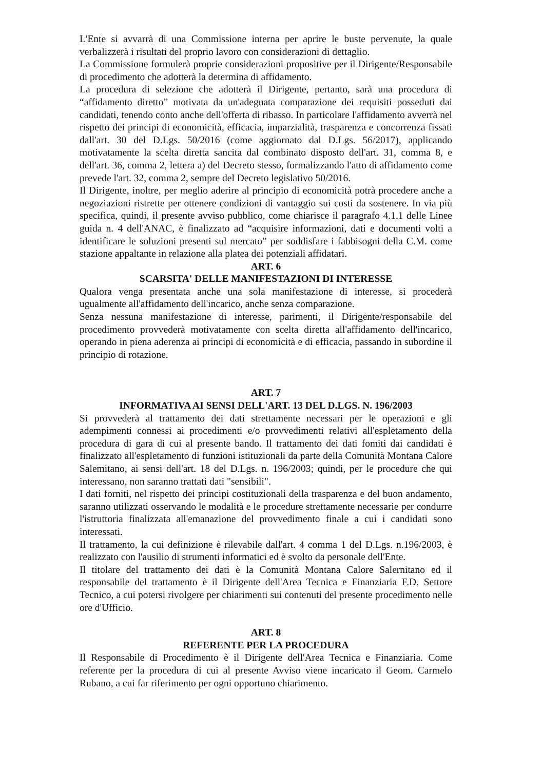L'Ente si avvarrà di una Commissione interna per aprire le buste pervenute, la quale verbalizzerà i risultati del proprio lavoro con considerazioni di dettaglio.
La Commissione formulerà proprie considerazioni propositive per il Dirigente/Responsabile di procedimento che adotterà la determina di affidamento.
La procedura di selezione che adotterà il Dirigente, pertanto, sarà una procedura di “affidamento diretto” motivata da un'adeguata comparazione dei requisiti posseduti dai candidati, tenendo conto anche dell'offerta di ribasso. In particolare l'affidamento avverrà nel rispetto dei principi di economicità, efficacia, imparzialità, trasparenza e concorrenza fissati dall'art. 30 del D.Lgs. 50/2016 (come aggiornato dal D.Lgs. 56/2017), applicando motivatamente la scelta diretta sancita dal combinato disposto dell'art. 31, comma 8, e dell'art. 36, comma 2, lettera a) del Decreto stesso, formalizzando l'atto di affidamento come prevede l'art. 32, comma 2, sempre del Decreto legislativo 50/2016.
Il Dirigente, inoltre, per meglio aderire al principio di economicità potrà procedere anche a negoziazioni ristrette per ottenere condizioni di vantaggio sui costi da sostenere. In via più specifica, quindi, il presente avviso pubblico, come chiarisce il paragrafo 4.1.1 delle Linee guida n. 4 dell'ANAC, è finalizzato ad “acquisire informazioni, dati e documenti volti a identificare le soluzioni presenti sul mercato” per soddisfare i fabbisogni della C.M. come stazione appaltante in relazione alla platea dei potenziali affidatari.
ART. 6
SCARSITA' DELLE MANIFESTAZIONI DI INTERESSE
Qualora venga presentata anche una sola manifestazione di interesse, si procederà ugualmente all'affidamento dell'incarico, anche senza comparazione.
Senza nessuna manifestazione di interesse, parimenti, il Dirigente/responsabile del procedimento provvederà motivatamente con scelta diretta all'affidamento dell'incarico, operando in piena aderenza ai principi di economicità e di efficacia, passando in subordine il principio di rotazione.
ART. 7
INFORMATIVA AI SENSI DELL'ART. 13 DEL D.LGS. N. 196/2003
Si provvederà al trattamento dei dati strettamente necessari per le operazioni e gli adempimenti connessi ai procedimenti e/o provvedimenti relativi all'espletamento della procedura di gara di cui al presente bando. Il trattamento dei dati fomiti dai candidati è finalizzato all'espletamento di funzioni istituzionali da parte della Comunità Montana Calore Salemitano, ai sensi dell'art. 18 del D.Lgs. n. 196/2003; quindi, per le procedure che qui interessano, non saranno trattati dati "sensibili".
I dati forniti, nel rispetto dei principi costituzionali della trasparenza e del buon andamento, saranno utilizzati osservando le modalità e le procedure strettamente necessarie per condurre l'istruttoria finalizzata all'emanazione del provvedimento finale a cui i candidati sono interessati.
Il trattamento, la cui definizione è rilevabile dall'art. 4 comma 1 del D.Lgs. n.196/2003, è realizzato con l'ausilio di strumenti informatici ed è svolto da personale dell'Ente.
Il titolare del trattamento dei dati è la Comunità Montana Calore Salernitano ed il responsabile del trattamento è il Dirigente dell'Area Tecnica e Finanziaria F.D. Settore Tecnico, a cui potersi rivolgere per chiarimenti sui contenuti del presente procedimento nelle ore d'Ufficio.
ART. 8
REFERENTE PER LA PROCEDURA
Il Responsabile di Procedimento è il Dirigente dell'Area Tecnica e Finanziaria. Come referente per la procedura di cui al presente Avviso viene incaricato il Geom. Carmelo Rubano, a cui far riferimento per ogni opportuno chiarimento.